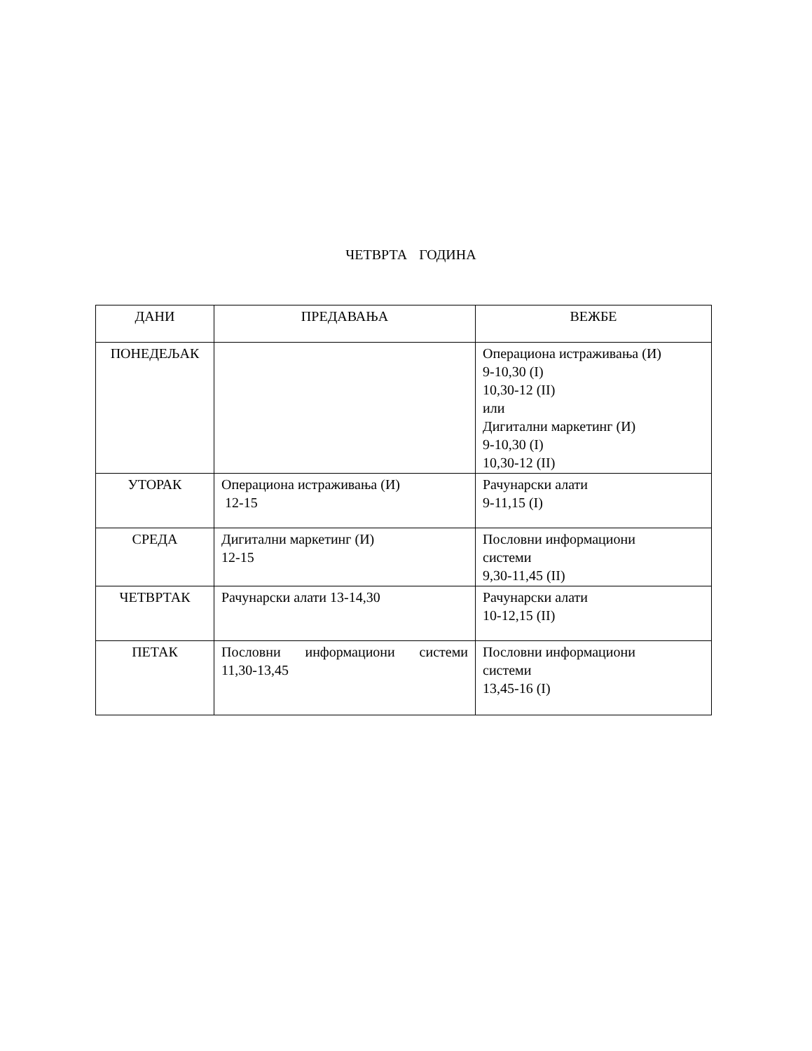ЧЕТВРТА ГОДИНА
| ДАНИ | ПРЕДАВАЊА | ВЕЖБЕ |
| --- | --- | --- |
| ПОНЕДЕЉАК | | Операциона истраживања (И) 9-10,30 (I) 10,30-12 (II) или Дигитални маркетинг (И) 9-10,30 (I) 10,30-12 (II) |
| УТОРАК | Операциона истраживања (И) 12-15 | Рачунарски алати 9-11,15 (I) |
| СРЕДА | Дигитални маркетинг (И) 12-15 | Пословни информациони системи 9,30-11,45 (II) |
| ЧЕТВРТАК | Рачунарски алати 13-14,30 | Рачунарски алати 10-12,15 (II) |
| ПЕТАК | Пословни информациони системи 11,30-13,45 | Пословни информациони системи 13,45-16 (I) |